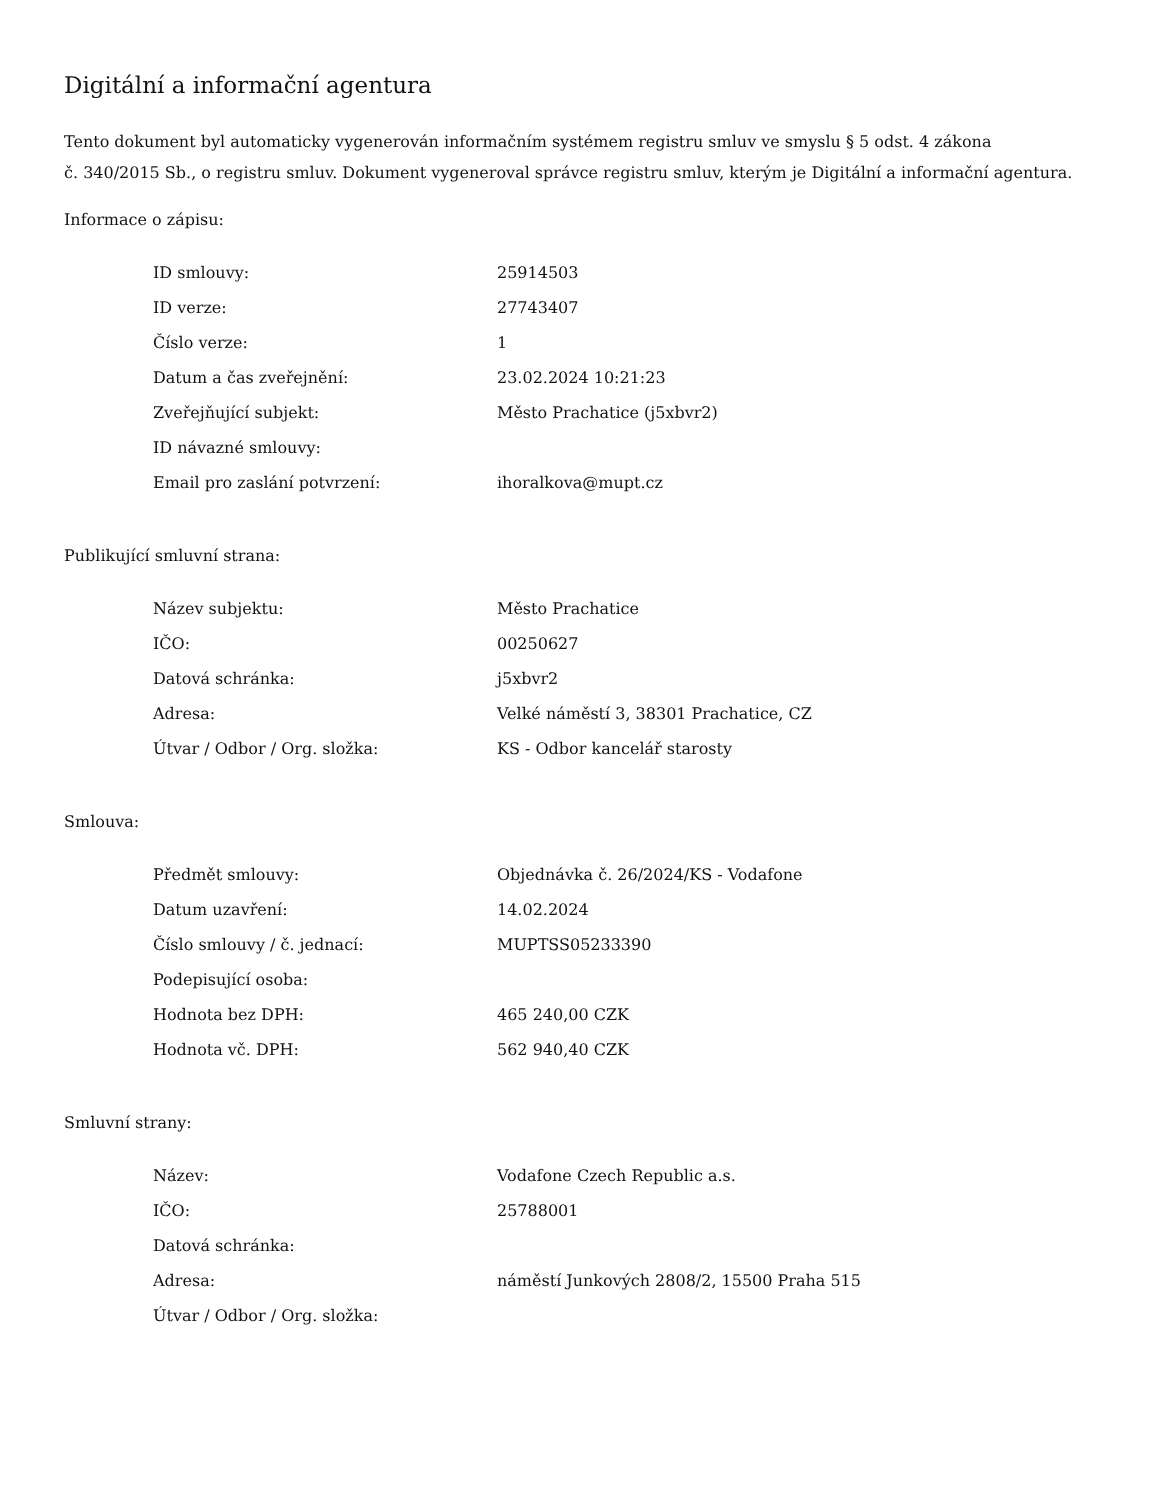Digitální a informační agentura
Tento dokument byl automaticky vygenerován informačním systémem registru smluv ve smyslu § 5 odst. 4 zákona
č. 340/2015 Sb., o registru smluv. Dokument vygeneroval správce registru smluv, kterým je Digitální a informační agentura.
Informace o zápisu:
| ID smlouvy: | 25914503 |
| ID verze: | 27743407 |
| Číslo verze: | 1 |
| Datum a čas zveřejnění: | 23.02.2024 10:21:23 |
| Zveřejňující subjekt: | Město Prachatice (j5xbvr2) |
| ID návazné smlouvy: | |
| Email pro zaslání potvrzení: | ihoralkova@mupt.cz |
Publikující smluvní strana:
| Název subjektu: | Město Prachatice |
| IČO: | 00250627 |
| Datová schránka: | j5xbvr2 |
| Adresa: | Velké náměstí 3, 38301 Prachatice, CZ |
| Útvar / Odbor / Org. složka: | KS - Odbor kancelář starosty |
Smlouva:
| Předmět smlouvy: | Objednávka č. 26/2024/KS - Vodafone |
| Datum uzavření: | 14.02.2024 |
| Číslo smlouvy / č. jednací: | MUPTSS05233390 |
| Podepisující osoba: | |
| Hodnota bez DPH: | 465 240,00 CZK |
| Hodnota vč. DPH: | 562 940,40 CZK |
Smluvní strany:
| Název: | Vodafone Czech Republic a.s. |
| IČO: | 25788001 |
| Datová schránka: | |
| Adresa: | náměstí Junkových 2808/2, 15500 Praha 515 |
| Útvar / Odbor / Org. složka: | |